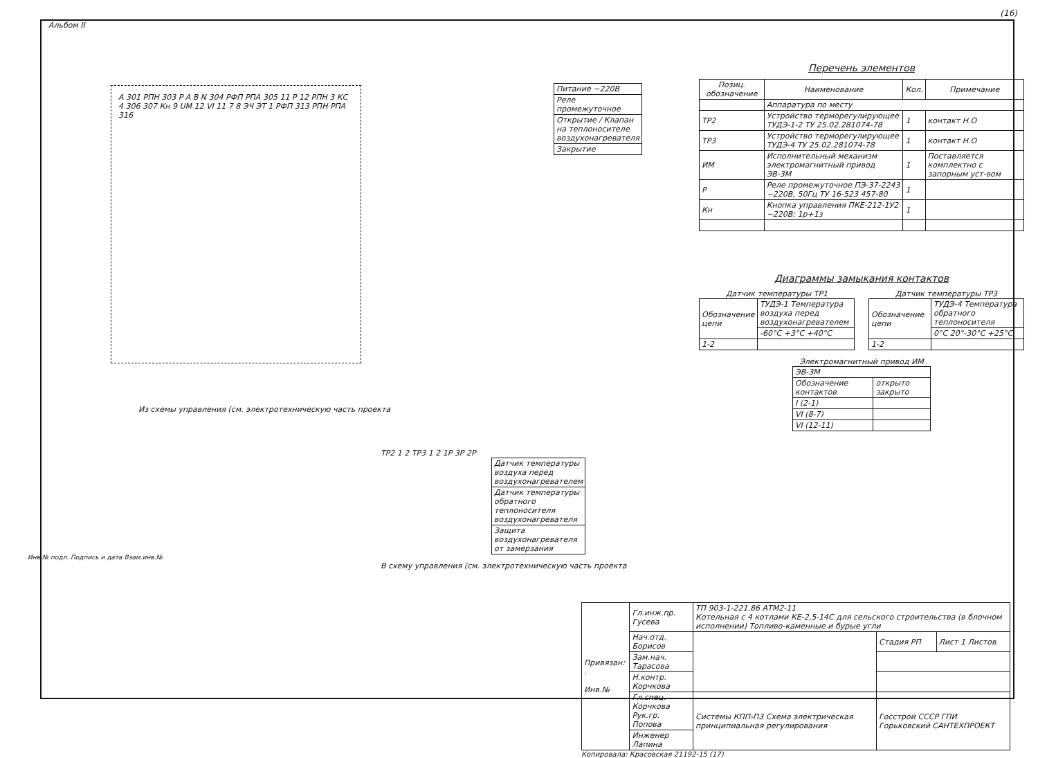(16)
Альбом II
A 301 РПН 303 Р A B N 304 РФП РПА 305 11 Р 12 РПН 3 КС 4 306 307 Кн 9 UМ 12 VI 11 7 8 ЭЧ ЭТ 1 РФП 313 РПН РПА 316
| Питание ~220В |
| Реле промежуточное |
| Открытие / Клапан на теплоносителе воздухонагревателя |
| Закрытие |
Из схемы управления (см. электротехническую часть проекта
ТР2 1 2 ТР3 1 2 1Р 3Р 2Р
| Датчик температуры воздуха перед воздухонагревателем |
| Датчик температуры обратного теплоносителя воздухонагревателя |
| Защита воздухонагревателя от замерзания |
В схему управления (см. электротехническую часть проекта
Перечень элементов
| Позиц. обозначение | Наименование | Кол. | Примечание |
| --- | --- | --- | --- |
| | Аппаратура по месту | | |
| ТР2 | Устройство терморегулирующее ТУДЭ-1-2 ТУ 25.02.281074-78 | 1 | контакт Н.О |
| ТР3 | Устройство терморегулирующее ТУДЭ-4 ТУ 25.02.281074-78 | 1 | контакт Н.О |
| ИМ | Исполнительный механизм электромагнитный привод ЭВ-3М | 1 | Поставляется комплектно с запорным уст-вом |
| Р | Реле промежуточное ПЭ-37-2243 ~220В, 50Гц ТУ 16-523 457-80 | 1 | |
| Кн | Кнопка управления ПКЕ-212-1У2 ~220В; 1р+1з | 1 | |
Диаграммы замыкания контактов
Датчик температуры ТР1
| Обозначение цепи | ТУДЭ-1 Температура воздуха перед воздухонагревателем |
| | -60°С +3°С +40°С |
| 1-2 | |
Датчик температуры ТР3
| Обозначение цепи | ТУДЭ-4 Температура обратного теплоносителя |
| | 0°С 20°-30°С +25°С |
| 1-2 | |
Электромагнитный привод ИМ
| ЭВ-3М | |
| Обозначение контактов | открыто закрыто |
| I (2-1) | |
| VI (8-7) | |
| VI (12-11) | |
Инв.№ подл. Подпись и дата Взам.инв.№
| Привязан: . Инв.№ | Гл.инж.пр. Гусева | ТП 903-1-221.86 АТМ2-11 Котельная с 4 котлами КЕ-2,5-14С для сельского строительства (в блочном исполнении) Топливо-каменные и бурые угли | | |
| | Нач.отд. Борисов | | Стадия РП | Лист 1 Листов |
| | Зам.нач. Тарасова | | | |
| | Н.контр. Корчкова | | | |
| | Гл.спец. Корчкова Рук.гр. Попова | Системы КПП-П3 Схема электрическая принципиальная регулирования | Госстрой СССР ГПИ Горьковский САНТЕХПРОЕКТ | |
| | Инженер Лапина | | | |
Копировала: Красовская 21192-15 (17)